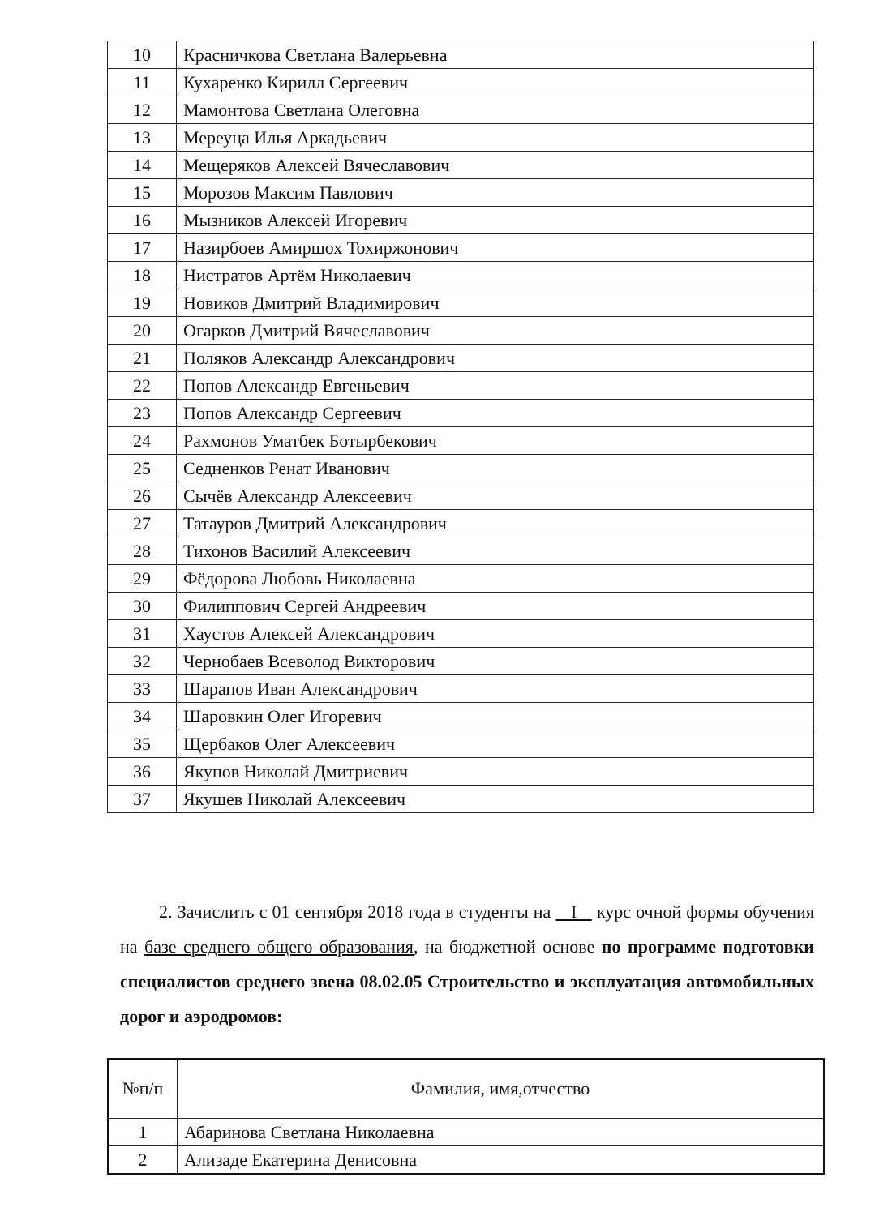| 10 | Красничкова Светлана Валерьевна |
| 11 | Кухаренко Кирилл Сергеевич |
| 12 | Мамонтова Светлана Олеговна |
| 13 | Мереуца Илья Аркадьевич |
| 14 | Мещеряков Алексей Вячеславович |
| 15 | Морозов Максим Павлович |
| 16 | Мызников Алексей Игоревич |
| 17 | Назирбоев Амиршох Тохиржонович |
| 18 | Нистратов Артём Николаевич |
| 19 | Новиков Дмитрий Владимирович |
| 20 | Огарков Дмитрий Вячеславович |
| 21 | Поляков Александр Александрович |
| 22 | Попов Александр Евгеньевич |
| 23 | Попов Александр Сергеевич |
| 24 | Рахмонов Уматбек Ботырбекович |
| 25 | Седненков Ренат Иванович |
| 26 | Сычёв Александр Алексеевич |
| 27 | Татауров Дмитрий Александрович |
| 28 | Тихонов Василий Алексеевич |
| 29 | Фёдорова Любовь Николаевна |
| 30 | Филиппович Сергей Андреевич |
| 31 | Хаустов Алексей Александрович |
| 32 | Чернобаев Всеволод Викторович |
| 33 | Шарапов Иван Александрович |
| 34 | Шаровкин Олег Игоревич |
| 35 | Щербаков Олег Алексеевич |
| 36 | Якупов Николай Дмитриевич |
| 37 | Якушев Николай Алексеевич |
2. Зачислить с 01 сентября 2018 года в студенты на I курс очной формы обучения на базе среднего общего образования, на бюджетной основе по программе подготовки специалистов среднего звена 08.02.05 Строительство и эксплуатация автомобильных дорог и аэродромов:
| №п/п | Фамилия, имя,отчество |
| --- | --- |
| 1 | Абаринова Светлана Николаевна |
| 2 | Ализаде Екатерина Денисовна |